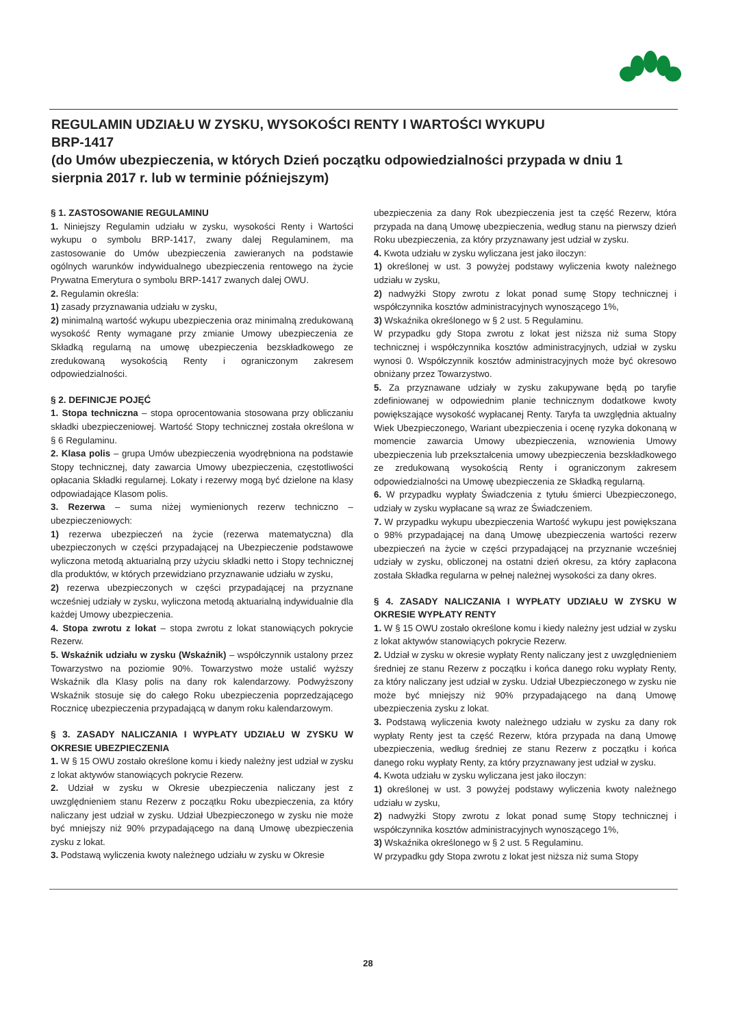REGULAMIN UDZIAŁU W ZYSKU, WYSOKOŚCI RENTY I WARTOŚCI WYKUPU
BRP-1417
(do Umów ubezpieczenia, w których Dzień początku odpowiedzialności przypada w dniu 1 sierpnia 2017 r. lub w terminie późniejszym)
§ 1. ZASTOSOWANIE REGULAMINU
1. Niniejszy Regulamin udziału w zysku, wysokości Renty i Wartości wykupu o symbolu BRP-1417, zwany dalej Regulaminem, ma zastosowanie do Umów ubezpieczenia zawieranych na podstawie ogólnych warunków indywidualnego ubezpieczenia rentowego na życie Prywatna Emerytura o symbolu BRP-1417 zwanych dalej OWU.
2. Regulamin określa:
1) zasady przyznawania udziału w zysku,
2) minimalną wartość wykupu ubezpieczenia oraz minimalną zredukowaną wysokość Renty wymagane przy zmianie Umowy ubezpieczenia ze Składką regularną na umowę ubezpieczenia bezskładkowego ze zredukowaną wysokością Renty i ograniczonym zakresem odpowiedzialności.
§ 2. DEFINICJE POJĘĆ
1. Stopa techniczna – stopa oprocentowania stosowana przy obliczaniu składki ubezpieczeniowej. Wartość Stopy technicznej została określona w § 6 Regulaminu.
2. Klasa polis – grupa Umów ubezpieczenia wyodrębniona na podstawie Stopy technicznej, daty zawarcia Umowy ubezpieczenia, częstotliwości opłacania Składki regularnej. Lokaty i rezerwy mogą być dzielone na klasy odpowiadające Klasom polis.
3. Rezerwa – suma niżej wymienionych rezerw techniczno – ubezpieczeniowych:
1) rezerwa ubezpieczeń na życie (rezerwa matematyczna) dla ubezpieczonych w części przypadającej na Ubezpieczenie podstawowe wyliczona metodą aktuarialną przy użyciu składki netto i Stopy technicznej dla produktów, w których przewidziano przyznawanie udziału w zysku,
2) rezerwa ubezpieczonych w części przypadającej na przyznane wcześniej udziały w zysku, wyliczona metodą aktuarialną indywidualnie dla każdej Umowy ubezpieczenia.
4. Stopa zwrotu z lokat – stopa zwrotu z lokat stanowiących pokrycie Rezerw.
5. Wskaźnik udziału w zysku (Wskaźnik) – współczynnik ustalony przez Towarzystwo na poziomie 90%. Towarzystwo może ustalić wyższy Wskaźnik dla Klasy polis na dany rok kalendarzowy. Podwyższony Wskaźnik stosuje się do całego Roku ubezpieczenia poprzedzającego Rocznicę ubezpieczenia przypadającą w danym roku kalendarzowym.
§ 3. ZASADY NALICZANIA I WYPŁATY UDZIAŁU W ZYSKU W OKRESIE UBEZPIECZENIA
1. W § 15 OWU zostało określone komu i kiedy należny jest udział w zysku z lokat aktywów stanowiących pokrycie Rezerw.
2. Udział w zysku w Okresie ubezpieczenia naliczany jest z uwzględnieniem stanu Rezerw z początku Roku ubezpieczenia, za który naliczany jest udział w zysku. Udział Ubezpieczonego w zysku nie może być mniejszy niż 90% przypadającego na daną Umowę ubezpieczenia zysku z lokat.
3. Podstawą wyliczenia kwoty należnego udziału w zysku w Okresie
ubezpieczenia za dany Rok ubezpieczenia jest ta część Rezerw, która przypada na daną Umowę ubezpieczenia, według stanu na pierwszy dzień Roku ubezpieczenia, za który przyznawany jest udział w zysku.
4. Kwota udziału w zysku wyliczana jest jako iloczyn:
1) określonej w ust. 3 powyżej podstawy wyliczenia kwoty należnego udziału w zysku,
2) nadwyżki Stopy zwrotu z lokat ponad sumę Stopy technicznej i współczynnika kosztów administracyjnych wynoszącego 1%,
3) Wskaźnika określonego w § 2 ust. 5 Regulaminu.
W przypadku gdy Stopa zwrotu z lokat jest niższa niż suma Stopy technicznej i współczynnika kosztów administracyjnych, udział w zysku wynosi 0. Współczynnik kosztów administracyjnych może być okresowo obniżany przez Towarzystwo.
5. Za przyznawane udziały w zysku zakupywane będą po taryfie zdefiniowanej w odpowiednim planie technicznym dodatkowe kwoty powiększające wysokość wypłacanej Renty. Taryfa ta uwzględnia aktualny Wiek Ubezpieczonego, Wariant ubezpieczenia i ocenę ryzyka dokonaną w momencie zawarcia Umowy ubezpieczenia, wznowienia Umowy ubezpieczenia lub przekształcenia umowy ubezpieczenia bezskładkowego ze zredukowaną wysokością Renty i ograniczonym zakresem odpowiedzialności na Umowę ubezpieczenia ze Składką regularną.
6. W przypadku wypłaty Świadczenia z tytułu śmierci Ubezpieczonego, udziały w zysku wypłacane są wraz ze Świadczeniem.
7. W przypadku wykupu ubezpieczenia Wartość wykupu jest powiększana o 98% przypadającej na daną Umowę ubezpieczenia wartości rezerw ubezpieczeń na życie w części przypadającej na przyznanie wcześniej udziały w zysku, obliczonej na ostatni dzień okresu, za który zapłacona została Składka regularna w pełnej należnej wysokości za dany okres.
§ 4. ZASADY NALICZANIA I WYPŁATY UDZIAŁU W ZYSKU W OKRESIE WYPŁATY RENTY
1. W § 15 OWU zostało określone komu i kiedy należny jest udział w zysku z lokat aktywów stanowiących pokrycie Rezerw.
2. Udział w zysku w okresie wypłaty Renty naliczany jest z uwzględnieniem średniej ze stanu Rezerw z początku i końca danego roku wypłaty Renty, za który naliczany jest udział w zysku. Udział Ubezpieczonego w zysku nie może być mniejszy niż 90% przypadającego na daną Umowę ubezpieczenia zysku z lokat.
3. Podstawą wyliczenia kwoty należnego udziału w zysku za dany rok wypłaty Renty jest ta część Rezerw, która przypada na daną Umowę ubezpieczenia, według średniej ze stanu Rezerw z początku i końca danego roku wypłaty Renty, za który przyznawany jest udział w zysku.
4. Kwota udziału w zysku wyliczana jest jako iloczyn:
1) określonej w ust. 3 powyżej podstawy wyliczenia kwoty należnego udziału w zysku,
2) nadwyżki Stopy zwrotu z lokat ponad sumę Stopy technicznej i współczynnika kosztów administracyjnych wynoszącego 1%,
3) Wskaźnika określonego w § 2 ust. 5 Regulaminu.
W przypadku gdy Stopa zwrotu z lokat jest niższa niż suma Stopy
28